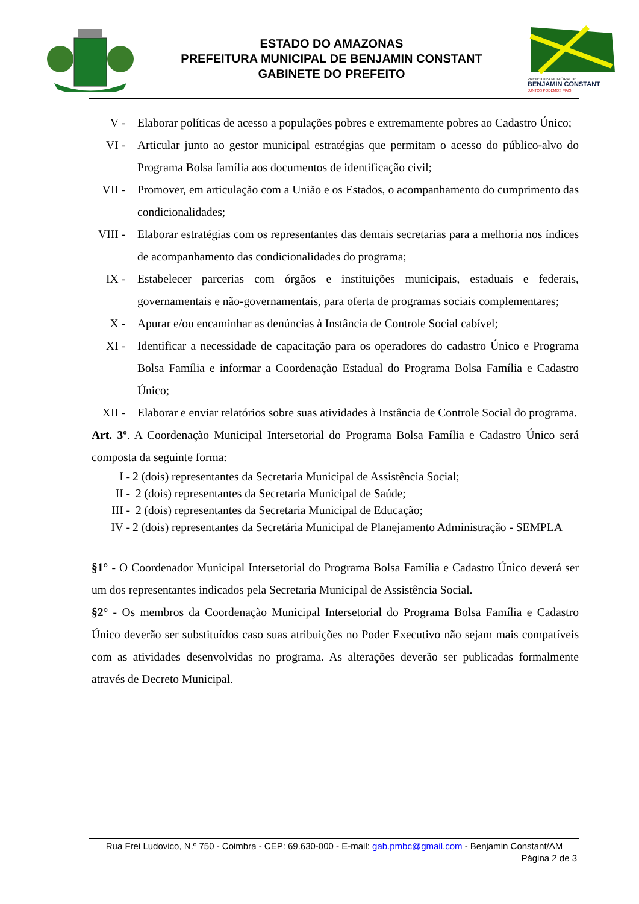ESTADO DO AMAZONAS
PREFEITURA MUNICIPAL DE BENJAMIN CONSTANT
GABINETE DO PREFEITO
PREFEITURA MUNICIPAL DE
BENJAMIN CONSTANT
JUNTOS PODEMOS MAIS!
V - Elaborar políticas de acesso a populações pobres e extremamente pobres ao Cadastro Único;
VI - Articular junto ao gestor municipal estratégias que permitam o acesso do público-alvo do Programa Bolsa família aos documentos de identificação civil;
VII -
Promover, em articulação com a União e os Estados, o acompanhamento do cumprimento das condicionalidades;
VIII -
Elaborar estratégias com os representantes das demais secretarias para a melhoria nos índices de acompanhamento das condicionalidades do programa;
IX - Estabelecer parcerias com órgãos e instituições municipais, estaduais e federais, governamentais e não-governamentais, para oferta de programas sociais complementares;
X - Apurar e/ou encaminhar as denúncias à Instância de Controle Social cabível;
XI - Identificar a necessidade de capacitação para os operadores do cadastro Único e Programa Bolsa Família e informar a Coordenação Estadual do Programa Bolsa Família e Cadastro Único;
XII -
Elaborar e enviar relatórios sobre suas atividades à Instância de Controle Social do programa.
Art. 3º. A Coordenação Municipal Intersetorial do Programa Bolsa Família e Cadastro Único será composta da seguinte forma:
I - 2 (dois) representantes da Secretaria Municipal de Assistência Social;
II - 2 (dois) representantes da Secretaria Municipal de Saúde;
III - 2 (dois) representantes da Secretaria Municipal de Educação;
IV - 2 (dois) representantes da Secretária Municipal de Planejamento Administração - SEMPLA
§1° - O Coordenador Municipal Intersetorial do Programa Bolsa Família e Cadastro Único deverá ser um dos representantes indicados pela Secretaria Municipal de Assistência Social.
§2° - Os membros da Coordenação Municipal Intersetorial do Programa Bolsa Família e Cadastro Único deverão ser substituídos caso suas atribuições no Poder Executivo não sejam mais compatíveis com as atividades desenvolvidas no programa. As alterações deverão ser publicadas formalmente através de Decreto Municipal.
Rua Frei Ludovico, N.º 750 - Coimbra - CEP: 69.630-000 - E-mail: gab.pmbc@gmail.com - Benjamin Constant/AM
Página 2 de 3